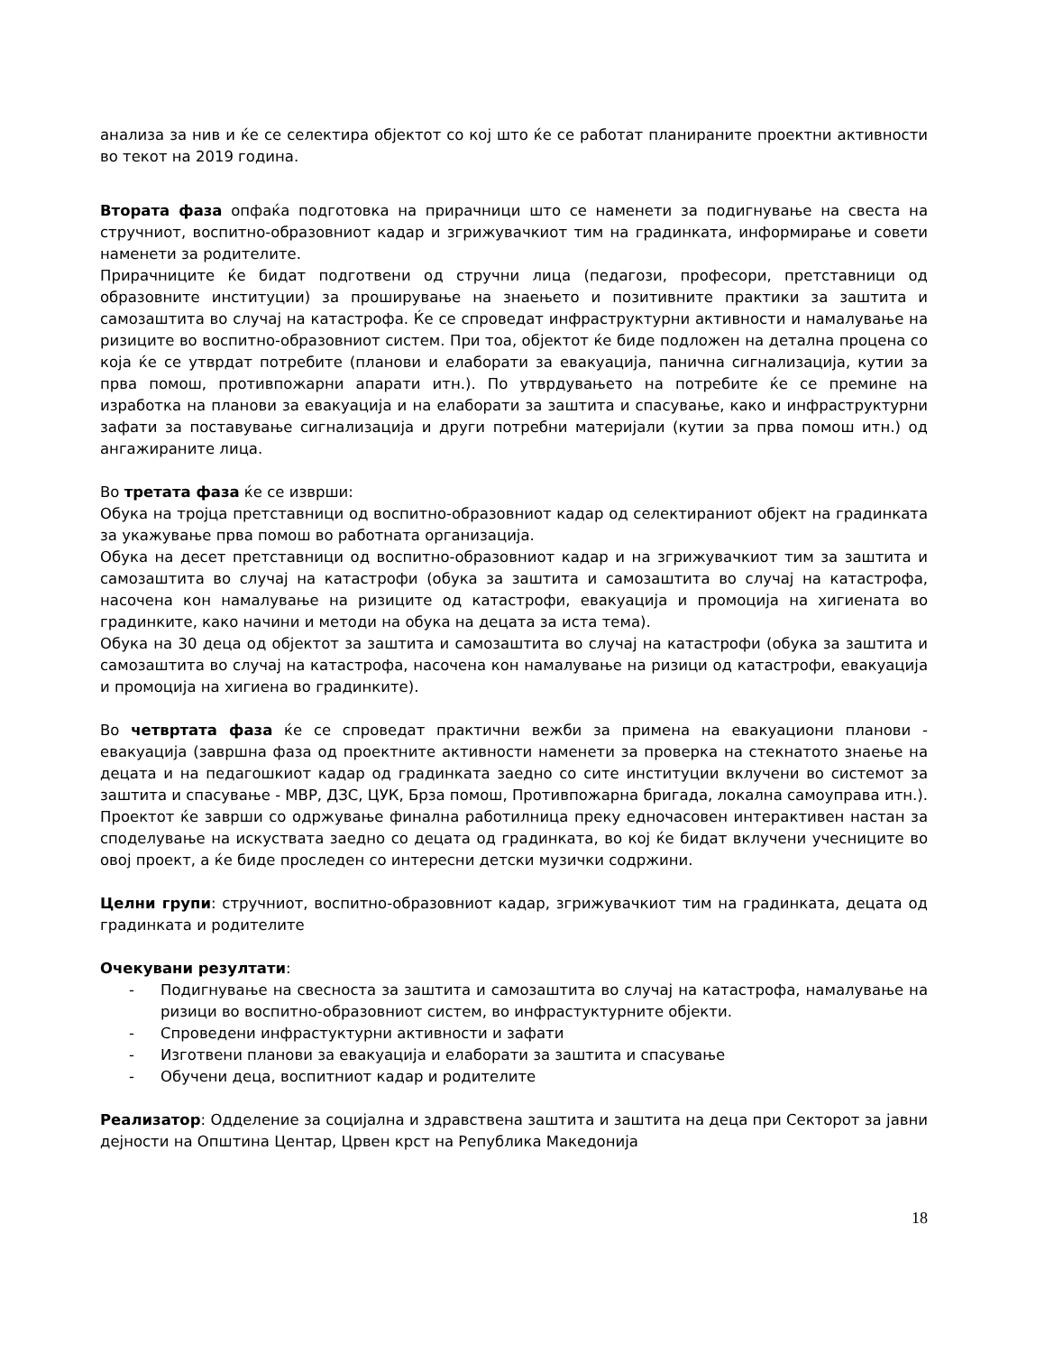анализа за нив и ќе се селектира објектот со кој што ќе се работат планираните проектни активности во текот на 2019 година.
Втората фаза опфаќа подготовка на прирачници што се наменети за подигнување на свеста на стручниот, воспитно-образовниот кадар и згрижувачкиот тим на градинката, информирање и совети наменети за родителите.
Прирачниците ќе бидат подготвени од стручни лица (педагози, професори, претставници од образовните институции) за проширување на знаењето и позитивните практики за заштита и самозаштита во случај на катастрофа. Ќе се спроведат инфраструктурни активности и намалување на ризиците во воспитно-образовниот систем. При тоа, објектот ќе биде подложен на детална процена со која ќе се утврдат потребите (планови и елаборати за евакуација, панична сигнализација, кутии за прва помош, противпожарни апарати итн.). По утврдувањето на потребите ќе се премине на изработка на планови за евакуација и на елаборати за заштита и спасување, како и инфраструктурни зафати за поставување сигнализација и други потребни материјали (кутии за прва помош итн.) од ангажираните лица.
Во третата фаза ќе се изврши:
Обука на тројца претставници од воспитно-образовниот кадар од селектираниот објект на градинката за укажување прва помош во работната организација.
Обука на десет претставници од воспитно-образовниот кадар и на згрижувачкиот тим за заштита и самозаштита во случај на катастрофи (обука за заштита и самозаштита во случај на катастрофа, насочена кон намалување на ризиците од катастрофи, евакуација и промоција на хигиената во градинките, како начини и методи на обука на децата за иста тема).
Обука на 30 деца од објектот за заштита и самозаштита во случај на катастрофи (обука за заштита и самозаштита во случај на катастрофа, насочена кон намалување на ризици од катастрофи, евакуација и промоција на хигиена во градинките).
Во четвртата фаза ќе се спроведат практични вежби за примена на евакуациони планови - евакуација (завршна фаза од проектните активности наменети за проверка на стекнатото знаење на децата и на педагошкиот кадар од градинката заедно со сите институции вклучени во системот за заштита и спасување - МВР, ДЗС, ЦУК, Брза помош, Противпожарна бригада, локална самоуправа итн.). Проектот ќе заврши со одржување финална работилница преку едночасовен интерактивен настан за споделување на искуствата заедно со децата од градинката, во кој ќе бидат вклучени учесниците во овој проект, а ќе биде проследен со интересни детски музички содржини.
Целни групи: стручниот, воспитно-образовниот кадар, згрижувачкиот тим на градинката, децата од градинката и родителите
Очекувани резултати:
- Подигнување на свесноста за заштита и самозаштита во случај на катастрофа, намалување на ризици во воспитно-образовниот систем, во инфрастуктурните објекти.
- Спроведени инфрастуктурни активности и зафати
- Изготвени планови за евакуација и елаборати за заштита и спасување
- Обучени деца, воспитниот кадар и родителите
Реализатор: Одделение за социјална и здравствена заштита и заштита на деца при Секторот за јавни дејности на Општина Центар, Црвен крст на Република Македонија
18